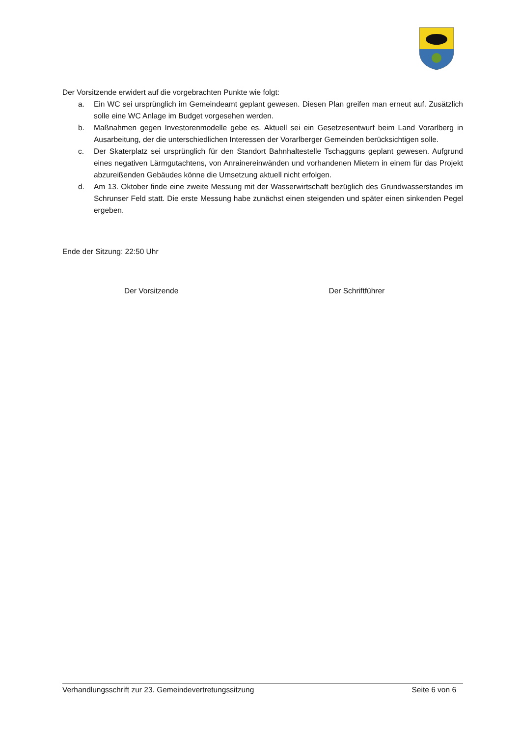Der Vorsitzende erwidert auf die vorgebrachten Punkte wie folgt:
a. Ein WC sei ursprünglich im Gemeindeamt geplant gewesen. Diesen Plan greifen man erneut auf. Zusätzlich solle eine WC Anlage im Budget vorgesehen werden.
b. Maßnahmen gegen Investorenmodelle gebe es. Aktuell sei ein Gesetzesentwurf beim Land Vorarlberg in Ausarbeitung, der die unterschiedlichen Interessen der Vorarlberger Gemeinden berücksichtigen solle.
c. Der Skaterplatz sei ursprünglich für den Standort Bahnhaltestelle Tschagguns geplant gewesen. Aufgrund eines negativen Lärmgutachtens, von Anrainereinwänden und vorhandenen Mietern in einem für das Projekt abzureißenden Gebäudes könne die Umsetzung aktuell nicht erfolgen.
d. Am 13. Oktober finde eine zweite Messung mit der Wasserwirtschaft bezüglich des Grundwasserstandes im Schrunser Feld statt. Die erste Messung habe zunächst einen steigenden und später einen sinkenden Pegel ergeben.
Ende der Sitzung: 22:50 Uhr
Der Vorsitzende Der Schriftführer
Verhandlungsschrift zur 23. Gemeindevertretungssitzung Seite 6 von 6